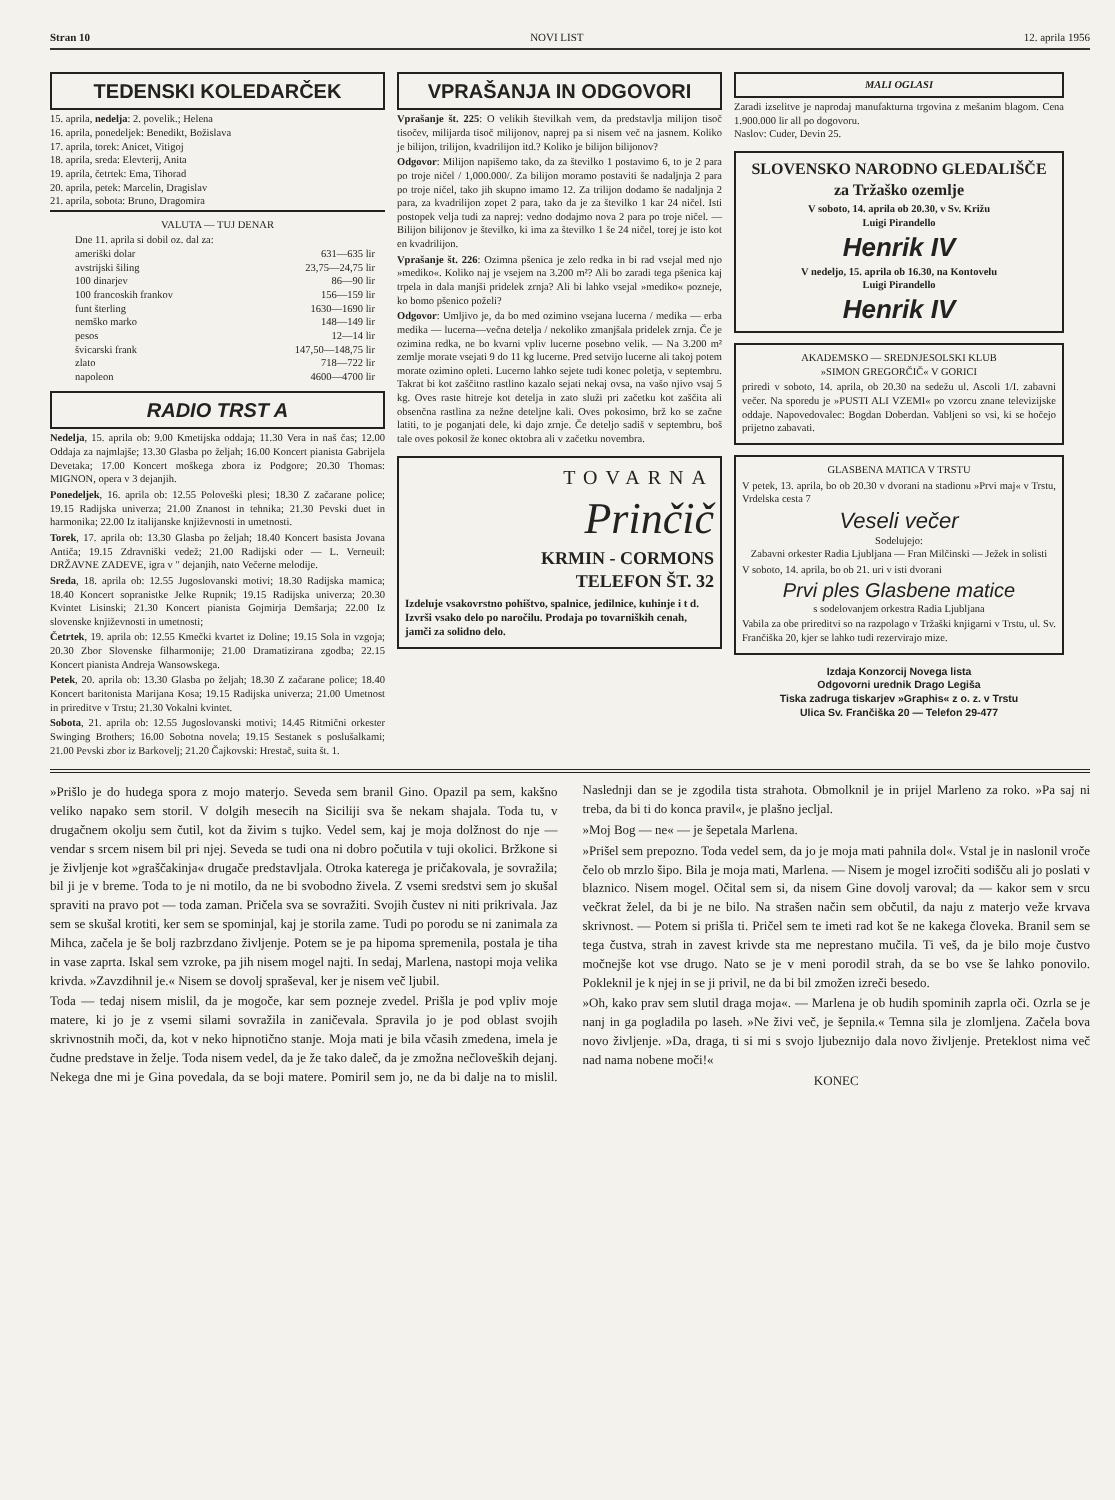Stran 10 NOVI LIST 12. aprila 1956
TEDENSKI KOLEDARČEK
15. aprila, nedelja: 2. povelik.; Helena
16. aprila, ponedeljek: Benedikt, Božislava
17. aprila, torek: Anicet, Vitigoj
18. aprila, sreda: Elevterij, Anita
19. aprila, četrtek: Ema, Tihorad
20. aprila, petek: Marcelin, Dragislav
21. aprila, sobota: Bruno, Dragomira
VALUTA — TUJ DENAR
| Dne 11. aprila si dobil oz. dal za: | |
| ameriški dolar | 631—635 lir |
| avstrijski šiling | 23,75—24,75 lir |
| 100 dinarjev | 86—90 lir |
| 100 francoskih frankov | 156—159 lir |
| funt šterling | 1630—1690 lir |
| nemško marko | 148—149 lir |
| pesos | 12—14 lir |
| švicarski frank | 147,50—148,75 lir |
| zlato | 718—722 lir |
| napoleon | 4600—4700 lir |
RADIO TRST A
Nedelja, 15. aprila ob: 9.00 Kmetijska oddaja; 11.30 Vera in naš čas; 12.00 Oddaja za najmlajše; 13.30 Glasba po željah; 16.00 Koncert pianista Gabrijela Devetaka; 17.00 Koncert moškega zbora iz Podgore; 20.30 Thomas: MIGNON, opera v 3 dejanjih.
Ponedeljek, 16. aprila ob: 12.55 Poloveški plesi; 18.30 Z začarane police; 19.15 Radijska univerza; 21.00 Znanost in tehnika; 21.30 Pevski duet in harmonika; 22.00 Iz italijanske književnosti in umetnosti.
Torek, 17. aprila ob: 13.30 Glasba po željah; 18.40 Koncert basista Jovana Antiča; 19.15 Zdravniški vedež; 21.00 Radijski oder — L. Verneuil: DRŽAVNE ZADEVE, igra v " dejanjih, nato Večerne melodije.
Sreda, 18. aprila ob: 12.55 Jugoslovanski motivi; 18.30 Radijska mamica; 18.40 Koncert sopranistke Jelke Rupnik; 19.15 Radijska univerza; 20.30 Kvintet Lisinski; 21.30 Koncert pianista Gojmirja Demšarja; 22.00 Iz slovenske književnosti in umetnosti;
Četrtek, 19. aprila ob: 12.55 Kmečki kvartet iz Doline; 19.15 Sola in vzgoja; 20.30 Zbor Slovenske filharmonije; 21.00 Dramatizirana zgodba; 22.15 Koncert pianista Andreja Wansowskega.
Petek, 20. aprila ob: 13.30 Glasba po željah; 18.30 Z začarane police; 18.40 Koncert baritonista Marijana Kosa; 19.15 Radijska univerza; 21.00 Umetnost in prireditve v Trstu; 21.30 Vokalni kvintet.
Sobota, 21. aprila ob: 12.55 Jugoslovanski motivi; 14.45 Ritmični orkester Swinging Brothers; 16.00 Sobotna novela; 19.15 Sestanek s poslušalkami; 21.00 Pevski zbor iz Barkovelj; 21.20 Čajkovski: Hrestač, suita št. 1.
VPRAŠANJA IN ODGOVORI
Vprašanje št. 225: O velikih številkah vem, da predstavlja milijon tisoč tisočev, milijarda tisoč milijonov, naprej pa si nisem več na jasnem. Koliko je bilijon, trilijon, kvadrilijon itd.? Koliko je bilijon bilijonov?
Odgovor: Milijon napišemo tako, da za številko 1 postavimo 6, to je 2 para po troje ničel / 1,000.000/. Za bilijon moramo postaviti še nadaljnja 2 para po troje ničel, tako jih skupno imamo 12. Za trilijon dodamo še nadaljnja 2 para, za kvadrilijon zopet 2 para, tako da je za številko 1 kar 24 ničel. Isti postopek velja tudi za naprej: vedno dodajmo nova 2 para po troje ničel. — Bilijon bilijonov je številko, ki ima za številko 1 še 24 ničel, torej je isto kot en kvadrilijon.
Vprašanje št. 226: Ozimna pšenica je zelo redka in bi rad vsejal med njo »mediko«. Koliko naj je vsejem na 3.200 m²? Ali bo zaradi tega pšenica kaj trpela in dala manjši pridelek zrnja? Ali bi lahko vsejal »mediko« pozneje, ko bomo pšenico poželi?
Odgovor: Umljivo je, da bo med ozimino vsejana lucerna / medika — erba medika — lucerna—večna detelja / nekoliko zmanjšala pridelek zrnja. Če je ozimina redka, ne bo kvarni vpliv lucerne posebno velik. — Na 3.200 m² zemlje morate vsejati 9 do 11 kg lucerne. Pred setvijo lucerne ali takoj potem morate ozimino opleti. Lucerno lahko sejete tudi konec poletja, v septembru. Takrat bi kot zaščitno rastlino kazalo sejati nekaj ovsa, na vašo njivo vsaj 5 kg. Oves raste hitreje kot detelja in zato služi pri začetku kot zaščita ali obsenčna rastlina za nežne deteljne kali. Oves pokosimo, brž ko se začne latiti, to je poganjati dele, ki dajo zrnje. Če deteljo sadiš v septembru, boš tale oves pokosil že konec oktobra ali v začetku novembra.
TOVARNA
Prinčič
KRMIN - CORMONS
TELEFON ŠT. 32
Izdeluje vsakovrstno pohištvo, spalnice, jedilnice, kuhinje i t d. Izvrši vsako delo po naročilu. Prodaja po tovarniških cenah, jamči za solidno delo.
MALI OGLASI
Zaradi izselitve je naprodaj manufakturna trgovina z mešanim blagom. Cena 1.900.000 lir all po dogovoru.
Naslov: Cuder, Devin 25.
SLOVENSKO NARODNO GLEDALIŠČE
za Tržaško ozemlje
V soboto, 14. aprila ob 20.30, v Sv. Križu
Luigi Pirandello
Henrik IV
V nedeljo, 15. aprila ob 16.30, na Kontovelu
Luigi Pirandello
Henrik IV
AKADEMSKO — SREDNJESOLSKI KLUB
»SIMON GREGORČIČ« V GORICI
priredi v soboto, 14. aprila, ob 20.30 na sedežu ul. Ascoli 1/I. zabavni večer. Na sporedu je »PUSTI ALI VZEMI« po vzorcu znane televizijske oddaje. Napovedovalec: Bogdan Doberdan. Vabljeni so vsi, ki se hočejo prijetno zabavati.
GLASBENA MATICA V TRSTU
V petek, 13. aprila, bo ob 20.30 v dvorani na stadionu »Prvi maj« v Trstu, Vrdelska cesta 7
Veseli večer
Sodelujejo:
Zabavni orkester Radia Ljubljana — Fran Milčinski — Ježek in solisti
V soboto, 14. aprila, bo ob 21. uri v isti dvorani
Prvi ples Glasbene matice
s sodelovanjem orkestra Radia Ljubljana
Vabila za obe prireditvi so na razpolago v Tržaški knjigarni v Trstu, ul. Sv. Frančiška 20, kjer se lahko tudi rezervirajo mize.
Izdaja Konzorcij Novega lista
Odgovorni urednik Drago Legiša
Tiska zadruga tiskarjev »Graphis« z o. z. v Trstu
Ulica Sv. Frančiška 20 — Telefon 29-477
»Prišlo je do hudega spora z mojo materjo. Seveda sem branil Gino. Opazil pa sem, kakšno veliko napako sem storil. V dolgih mesecih na Siciliji sva še nekam shajala. Toda tu, v drugačnem okolju sem čutil, kot da živim s tujko. Vedel sem, kaj je moja dolžnost do nje — vendar s srcem nisem bil pri njej. Seveda se tudi ona ni dobro počutila v tuji okolici. Bržkone si je življenje kot »graščakinja« drugače predstavljala. Otroka katerega je pričakovala, je sovražila; bil ji je v breme. Toda to je ni motilo, da ne bi svobodno živela. Z vsemi sredstvi sem jo skušal spraviti na pravo pot — toda zaman. Pričela sva se sovražiti. Svojih čustev ni niti prikrivala. Jaz sem se skušal krotiti, ker sem se spominjal, kaj je storila zame. Tudi po porodu se ni zanimala za Mihca, začela je še bolj razbrzdano življenje. Potem se je pa hipoma spremenila, postala je tiha in vase zaprta. Iskal sem vzroke, pa jih nisem mogel najti. In sedaj, Marlena, nastopi moja velika krivda. »Zavzdihnil je.« Nisem se dovolj spraševal, ker je nisem več ljubil.
Toda — tedaj nisem mislil, da je mogoče, kar sem pozneje zvedel. Prišla je pod vpliv moje matere, ki jo je z vsemi silami sovražila in zaničevala. Spravila jo je pod oblast svojih skrivnostnih moči, da, kot v neko hipnotično stanje. Moja mati je bila včasih zmedena, imela je čudne predstave in želje. Toda nisem vedel, da je že tako daleč, da je zmožna nečloveških dejanj. Nekega dne mi je Gina povedala, da se boji matere. Pomiril sem jo, ne da bi dalje na to mislil. Naslednji dan se je zgodila tista strahota. Obmolknil je in prijel Marleno za roko. »Pa saj ni treba, da bi ti do konca pravil«, je plašno jecljal.
»Moj Bog — ne« — je šepetala Marlena.
»Prišel sem prepozno. Toda vedel sem, da jo je moja mati pahnila dol«. Vstal je in naslonil vroče čelo ob mrzlo šipo. Bila je moja mati, Marlena. — Nisem je mogel izročiti sodišču ali jo poslati v blaznico. Nisem mogel. Očital sem si, da nisem Gine dovolj varoval; da — kakor sem v srcu večkrat želel, da bi je ne bilo. Na strašen način sem občutil, da naju z materjo veže krvava skrivnost. — Potem si prišla ti. Pričel sem te imeti rad kot še ne kakega človeka. Branil sem se tega čustva, strah in zavest krivde sta me neprestano mučila. Ti veš, da je bilo moje čustvo močnejše kot vse drugo. Nato se je v meni porodil strah, da se bo vse še lahko ponovilo. Pokleknil je k njej in se ji privil, ne da bi bil zmožen izreči besedo.
»Oh, kako prav sem slutil draga moja«. — Marlena je ob hudih spominih zaprla oči. Ozrla se je nanj in ga pogladila po laseh. »Ne živi več, je šepnila.« Temna sila je zlomljena. Začela bova novo življenje. »Da, draga, ti si mi s svojo ljubeznijo dala novo življenje. Preteklost nima več nad nama nobene moči!«
KONEC